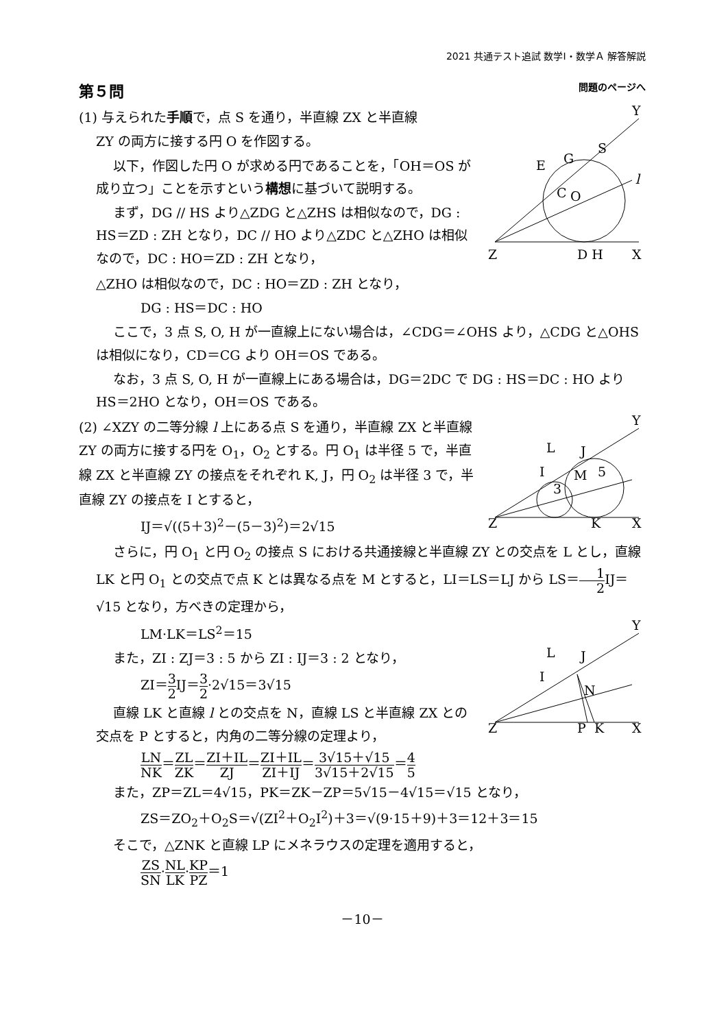2021 共通テスト追試 数学Ⅰ・数学Ａ 解答解説
第５問 問題のページへ
(1) 与えられた手順で，点 S を通り，半直線 ZX と半直線
ZY の両方に接する円 O を作図する。
以下，作図した円 O が求める円であることを，「OH＝OS が成り立つ」ことを示すという構想に基づいて説明する。
まず，DG // HS より△ZDG と△ZHS は相似なので，DG : HS＝ZD : ZH となり，DC // HO より△ZDC と△ZHO は相似なので，DC : HO＝ZD : ZH となり，
Y
Z
X
D H
l
O
C
G
S
E
△ZHO は相似なので，DC : HO＝ZD : ZH となり，
DG : HS＝DC : HO
ここで，3 点 S, O, H が一直線上にない場合は，∠CDG＝∠OHS より，△CDG と△OHS は相似になり，CD＝CG より OH＝OS である。
なお，3 点 S, O, H が一直線上にある場合は，DG＝2DC で DG : HS＝DC : HO より HS＝2HO となり，OH＝OS である。
(2) ∠XZY の二等分線 l 上にある点 S を通り，半直線 ZX と半直線 ZY の両方に接する円を O<sub>1</sub>，O<sub>2</sub> とする。円 O<sub>1</sub> は半径 5 で，半直線 ZX と半直線 ZY の接点をそれぞれ K, J，円 O<sub>2</sub> は半径 3 で，半直線 ZY の接点を I とすると，
IJ＝√((5＋3)<sup>2</sup>－(5－3)<sup>2</sup>)＝2√15
Y
Z
X
K
L
J
I
M
5
3
さらに，円 O<sub>1</sub> と円 O<sub>2</sub> の接点 S における共通接線と半直線 ZY との交点を L とし，直線 LK と円 O<sub>1</sub> との交点で点 K とは異なる点を M とすると，LI＝LS＝LJ から LS＝1 2 IJ＝√15 となり，方べきの定理から，
LM·LK＝LS<sup>2</sup>＝15
また，ZI : ZJ＝3 : 5 から ZI : IJ＝3 : 2 となり，
ZI＝3 2 IJ＝3 2·2√15＝3√15
直線 LK と直線 l との交点を N，直線 LS と半直線 ZX との交点を P とすると，内角の二等分線の定理より，
Y
Z
X
P
K
L
J
I
N
LN NK＝ZL ZK＝ZI＋IL ZJ＝ZI＋IL ZI＋IJ＝3√15＋√15 3√15＋2√15＝4 5
また，ZP＝ZL＝4√15，PK＝ZK－ZP＝5√15－4√15＝√15 となり，
ZS＝ZO<sub>2</sub>＋O<sub>2</sub>S＝√(ZI<sup>2</sup>＋O<sub>2</sub>I<sup>2</sup>)＋3＝√(9·15＋9)＋3＝12＋3＝15
そこで，△ZNK と直線 LP にメネラウスの定理を適用すると，
ZS SN·NL LK·KP PZ＝1
－10－